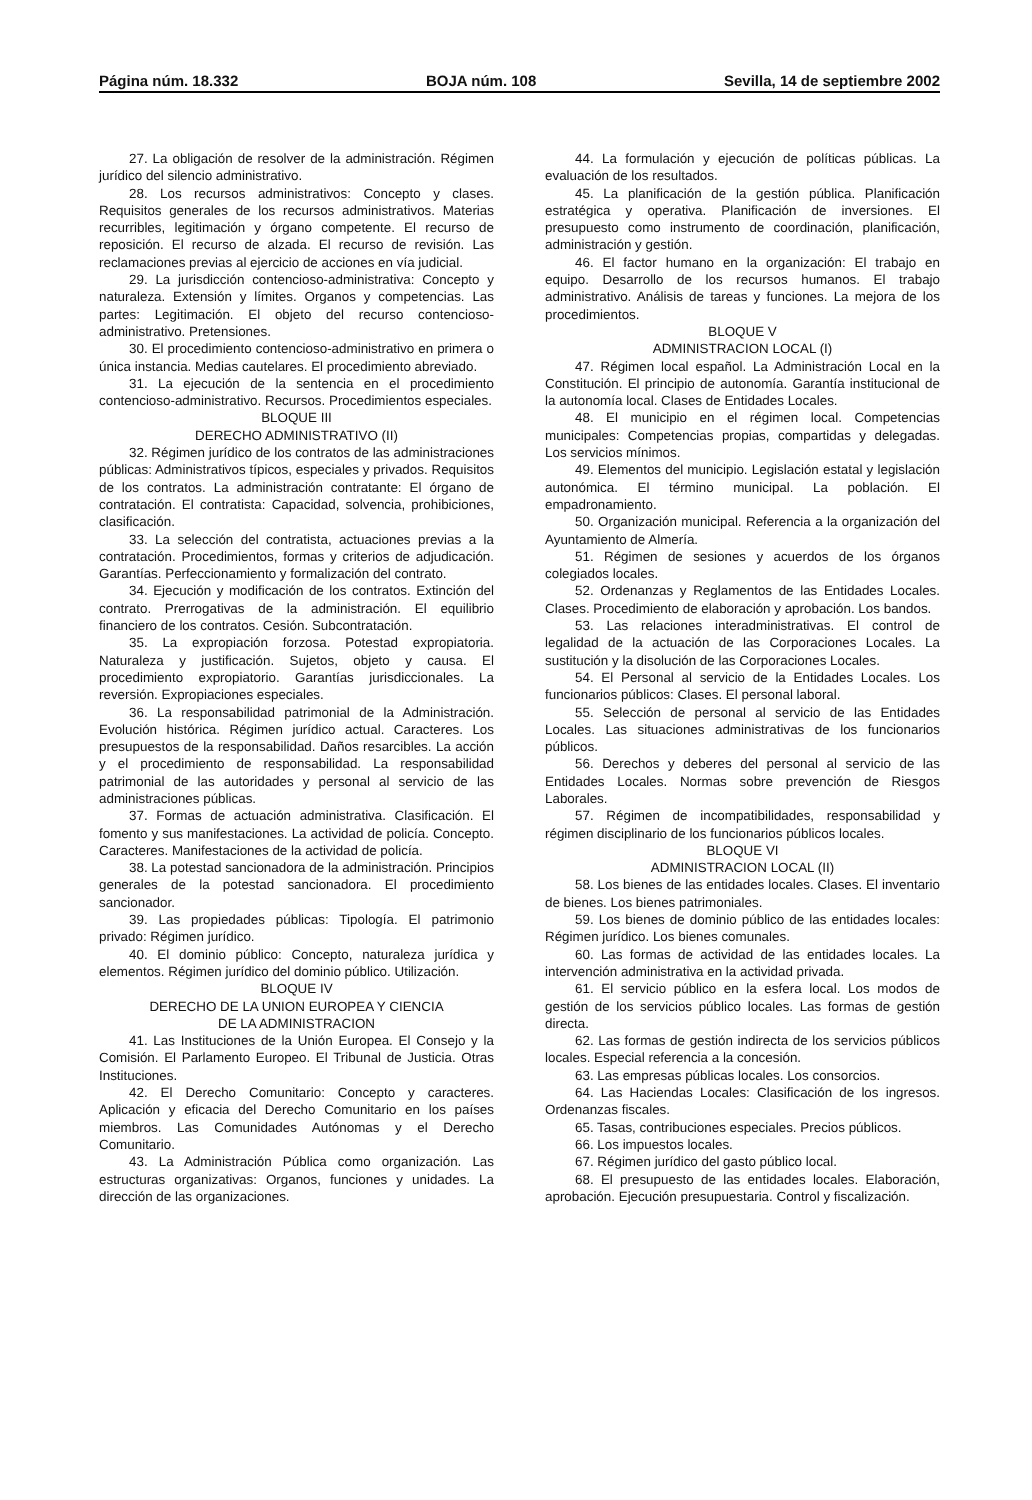Página núm. 18.332 BOJA núm. 108 Sevilla, 14 de septiembre 2002
27. La obligación de resolver de la administración. Régimen jurídico del silencio administrativo.
28. Los recursos administrativos: Concepto y clases. Requisitos generales de los recursos administrativos. Materias recurribles, legitimación y órgano competente. El recurso de reposición. El recurso de alzada. El recurso de revisión. Las reclamaciones previas al ejercicio de acciones en vía judicial.
29. La jurisdicción contencioso-administrativa: Concepto y naturaleza. Extensión y límites. Organos y competencias. Las partes: Legitimación. El objeto del recurso contencioso-administrativo. Pretensiones.
30. El procedimiento contencioso-administrativo en primera o única instancia. Medias cautelares. El procedimiento abreviado.
31. La ejecución de la sentencia en el procedimiento contencioso-administrativo. Recursos. Procedimientos especiales.
BLOQUE III
DERECHO ADMINISTRATIVO (II)
32. Régimen jurídico de los contratos de las administraciones públicas: Administrativos típicos, especiales y privados. Requisitos de los contratos. La administración contratante: El órgano de contratación. El contratista: Capacidad, solvencia, prohibiciones, clasificación.
33. La selección del contratista, actuaciones previas a la contratación. Procedimientos, formas y criterios de adjudicación. Garantías. Perfeccionamiento y formalización del contrato.
34. Ejecución y modificación de los contratos. Extinción del contrato. Prerrogativas de la administración. El equilibrio financiero de los contratos. Cesión. Subcontratación.
35. La expropiación forzosa. Potestad expropiatoria. Naturaleza y justificación. Sujetos, objeto y causa. El procedimiento expropiatorio. Garantías jurisdiccionales. La reversión. Expropiaciones especiales.
36. La responsabilidad patrimonial de la Administración. Evolución histórica. Régimen jurídico actual. Caracteres. Los presupuestos de la responsabilidad. Daños resarcibles. La acción y el procedimiento de responsabilidad. La responsabilidad patrimonial de las autoridades y personal al servicio de las administraciones públicas.
37. Formas de actuación administrativa. Clasificación. El fomento y sus manifestaciones. La actividad de policía. Concepto. Caracteres. Manifestaciones de la actividad de policía.
38. La potestad sancionadora de la administración. Principios generales de la potestad sancionadora. El procedimiento sancionador.
39. Las propiedades públicas: Tipología. El patrimonio privado: Régimen jurídico.
40. El dominio público: Concepto, naturaleza jurídica y elementos. Régimen jurídico del dominio público. Utilización.
BLOQUE IV
DERECHO DE LA UNION EUROPEA Y CIENCIA
DE LA ADMINISTRACION
41. Las Instituciones de la Unión Europea. El Consejo y la Comisión. El Parlamento Europeo. El Tribunal de Justicia. Otras Instituciones.
42. El Derecho Comunitario: Concepto y caracteres. Aplicación y eficacia del Derecho Comunitario en los países miembros. Las Comunidades Autónomas y el Derecho Comunitario.
43. La Administración Pública como organización. Las estructuras organizativas: Organos, funciones y unidades. La dirección de las organizaciones.
44. La formulación y ejecución de políticas públicas. La evaluación de los resultados.
45. La planificación de la gestión pública. Planificación estratégica y operativa. Planificación de inversiones. El presupuesto como instrumento de coordinación, planificación, administración y gestión.
46. El factor humano en la organización: El trabajo en equipo. Desarrollo de los recursos humanos. El trabajo administrativo. Análisis de tareas y funciones. La mejora de los procedimientos.
BLOQUE V
ADMINISTRACION LOCAL (I)
47. Régimen local español. La Administración Local en la Constitución. El principio de autonomía. Garantía institucional de la autonomía local. Clases de Entidades Locales.
48. El municipio en el régimen local. Competencias municipales: Competencias propias, compartidas y delegadas. Los servicios mínimos.
49. Elementos del municipio. Legislación estatal y legislación autonómica. El término municipal. La población. El empadronamiento.
50. Organización municipal. Referencia a la organización del Ayuntamiento de Almería.
51. Régimen de sesiones y acuerdos de los órganos colegiados locales.
52. Ordenanzas y Reglamentos de las Entidades Locales. Clases. Procedimiento de elaboración y aprobación. Los bandos.
53. Las relaciones interadministrativas. El control de legalidad de la actuación de las Corporaciones Locales. La sustitución y la disolución de las Corporaciones Locales.
54. El Personal al servicio de la Entidades Locales. Los funcionarios públicos: Clases. El personal laboral.
55. Selección de personal al servicio de las Entidades Locales. Las situaciones administrativas de los funcionarios públicos.
56. Derechos y deberes del personal al servicio de las Entidades Locales. Normas sobre prevención de Riesgos Laborales.
57. Régimen de incompatibilidades, responsabilidad y régimen disciplinario de los funcionarios públicos locales.
BLOQUE VI
ADMINISTRACION LOCAL (II)
58. Los bienes de las entidades locales. Clases. El inventario de bienes. Los bienes patrimoniales.
59. Los bienes de dominio público de las entidades locales: Régimen jurídico. Los bienes comunales.
60. Las formas de actividad de las entidades locales. La intervención administrativa en la actividad privada.
61. El servicio público en la esfera local. Los modos de gestión de los servicios público locales. Las formas de gestión directa.
62. Las formas de gestión indirecta de los servicios públicos locales. Especial referencia a la concesión.
63. Las empresas públicas locales. Los consorcios.
64. Las Haciendas Locales: Clasificación de los ingresos. Ordenanzas fiscales.
65. Tasas, contribuciones especiales. Precios públicos.
66. Los impuestos locales.
67. Régimen jurídico del gasto público local.
68. El presupuesto de las entidades locales. Elaboración, aprobación. Ejecución presupuestaria. Control y fiscalización.